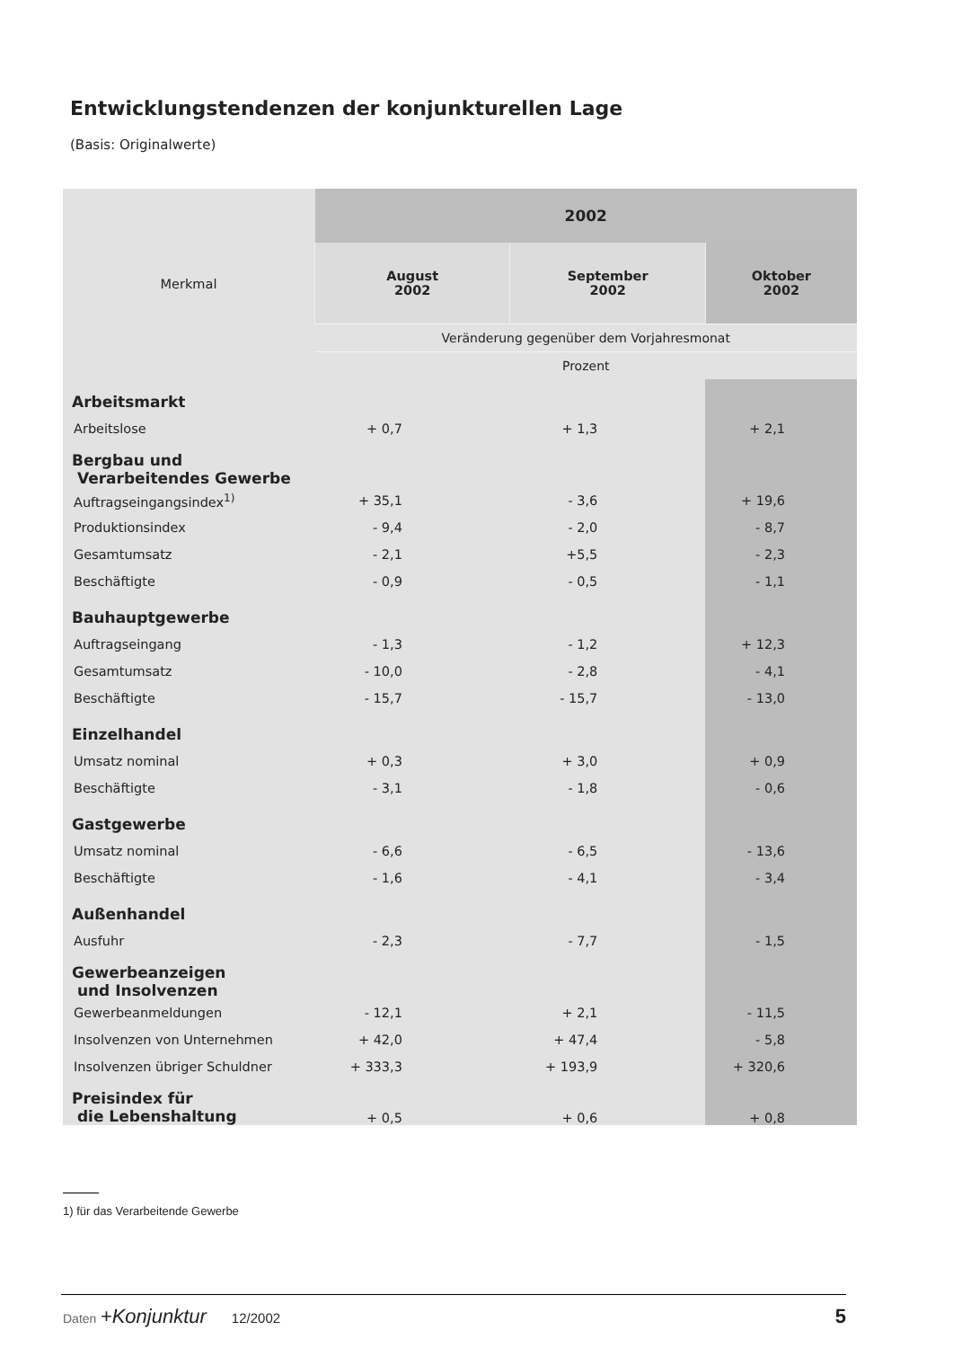Entwicklungstendenzen der konjunkturellen Lage
(Basis: Originalwerte)
| Merkmal | 2002 | | |
| --- | --- | --- | --- |
| | August 2002 | September 2002 | Oktober 2002 |
| | Veränderung gegenüber dem Vorjahresmonat | | |
| | Prozent | | |
| Arbeitsmarkt | | | |
| Arbeitslose | + 0,7 | + 1,3 | + 2,1 |
| Bergbau und Verarbeitendes Gewerbe | | | |
| Auftragseingangsindex<sup>1)</sup> | + 35,1 | - 3,6 | + 19,6 |
| Produktionsindex | - 9,4 | - 2,0 | - 8,7 |
| Gesamtumsatz | - 2,1 | +5,5 | - 2,3 |
| Beschäftigte | - 0,9 | - 0,5 | - 1,1 |
| Bauhauptgewerbe | | | |
| Auftragseingang | - 1,3 | - 1,2 | + 12,3 |
| Gesamtumsatz | - 10,0 | - 2,8 | - 4,1 |
| Beschäftigte | - 15,7 | - 15,7 | - 13,0 |
| Einzelhandel | | | |
| Umsatz nominal | + 0,3 | + 3,0 | + 0,9 |
| Beschäftigte | - 3,1 | - 1,8 | - 0,6 |
| Gastgewerbe | | | |
| Umsatz nominal | - 6,6 | - 6,5 | - 13,6 |
| Beschäftigte | - 1,6 | - 4,1 | - 3,4 |
| Außenhandel | | | |
| Ausfuhr | - 2,3 | - 7,7 | - 1,5 |
| Gewerbeanzeigen und Insolvenzen | | | |
| Gewerbeanmeldungen | - 12,1 | + 2,1 | - 11,5 |
| Insolvenzen von Unternehmen | + 42,0 | + 47,4 | - 5,8 |
| Insolvenzen übriger Schuldner | + 333,3 | + 193,9 | + 320,6 |
| Preisindex für die Lebenshaltung | + 0,5 | + 0,6 | + 0,8 |
1) für das Verarbeitende Gewerbe
Daten +Konjunktur 12/2002 5